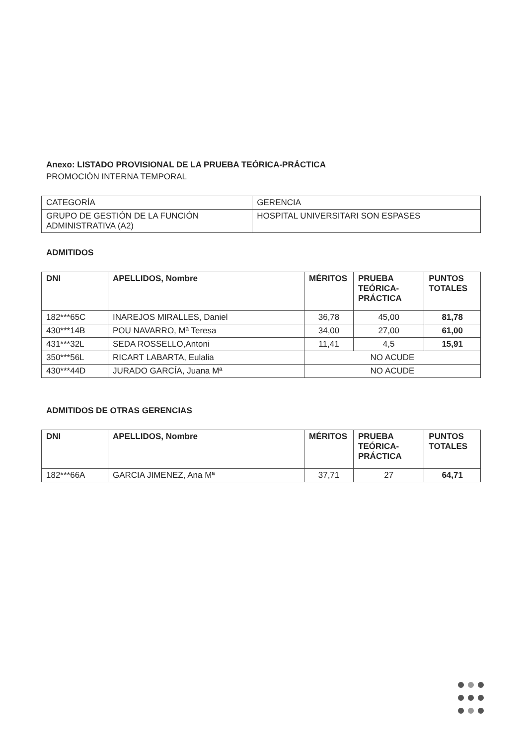Anexo: LISTADO PROVISIONAL DE LA PRUEBA TEÓRICA-PRÁCTICA
PROMOCIÓN INTERNA TEMPORAL
| CATEGORÍA | GERENCIA |
| GRUPO DE GESTIÓN DE LA FUNCIÓN ADMINISTRATIVA (A2) | HOSPITAL UNIVERSITARI SON ESPASES |
ADMITIDOS
| DNI | APELLIDOS, Nombre | MÉRITOS | PRUEBA TEÓRICA-PRÁCTICA | PUNTOS TOTALES |
| --- | --- | --- | --- | --- |
| 182***65C | INAREJOS MIRALLES, Daniel | 36,78 | 45,00 | 81,78 |
| 430***14B | POU NAVARRO, Mª Teresa | 34,00 | 27,00 | 61,00 |
| 431***32L | SEDA ROSSELLO,Antoni | 11,41 | 4,5 | 15,91 |
| 350***56L | RICART LABARTA, Eulalia | NO ACUDE | | |
| 430***44D | JURADO GARCÍA, Juana Mª | NO ACUDE | | |
ADMITIDOS DE OTRAS GERENCIAS
| DNI | APELLIDOS, Nombre | MÉRITOS | PRUEBA TEÓRICA-PRÁCTICA | PUNTOS TOTALES |
| --- | --- | --- | --- | --- |
| 182***66A | GARCIA JIMENEZ, Ana Mª | 37,71 | 27 | 64,71 |